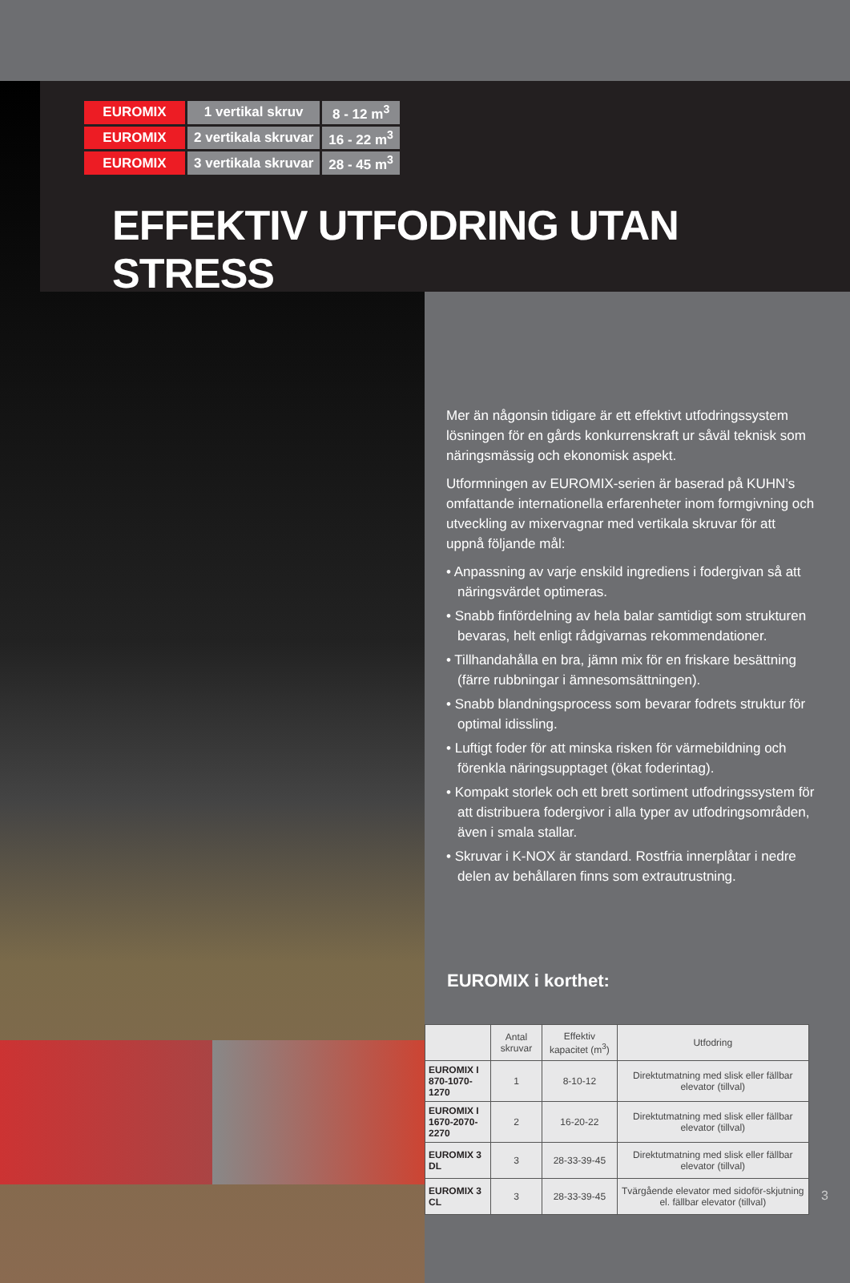| EUROMIX | 1 vertikal skruv | 8 - 12 m<sup>3</sup> |
| EUROMIX | 2 vertikala skruvar | 16 - 22 m<sup>3</sup> |
| EUROMIX | 3 vertikala skruvar | 28 - 45 m<sup>3</sup> |
EFFEKTIV UTFODRING UTAN STRESS
Mer än någonsin tidigare är ett effektivt utfodringssystem lösningen för en gårds konkurrenskraft ur såväl teknisk som näringsmässig och ekonomisk aspekt.
Utformningen av EUROMIX-serien är baserad på KUHN’s omfattande internationella erfarenheter inom formgivning och utveckling av mixervagnar med vertikala skruvar för att uppnå följande mål:
• Anpassning av varje enskild ingrediens i fodergivan så att näringsvärdet optimeras.
• Snabb finfördelning av hela balar samtidigt som strukturen bevaras, helt enligt rådgivarnas rekommendationer.
• Tillhandahålla en bra, jämn mix för en friskare besättning (färre rubbningar i ämnesomsättningen).
• Snabb blandningsprocess som bevarar fodrets struktur för optimal idissling.
• Luftigt foder för att minska risken för värmebildning och förenkla näringsupptaget (ökat foderintag).
• Kompakt storlek och ett brett sortiment utfodringssystem för att distribuera fodergivor i alla typer av utfodringsområden, även i smala stallar.
• Skruvar i K-NOX är standard. Rostfria innerplåtar i nedre delen av behållaren finns som extrautrustning.
EUROMIX i korthet:
| | Antal skruvar | Effektiv kapacitet (m<sup>3</sup>) | Utfodring |
| --- | --- | --- | --- |
| EUROMIX I 870-1070-1270 | 1 | 8-10-12 | Direktutmatning med slisk eller fällbar elevator (tillval) |
| EUROMIX I 1670-2070-2270 | 2 | 16-20-22 | Direktutmatning med slisk eller fällbar elevator (tillval) |
| EUROMIX 3 DL | 3 | 28-33-39-45 | Direktutmatning med slisk eller fällbar elevator (tillval) |
| EUROMIX 3 CL | 3 | 28-33-39-45 | Tvärgående elevator med sidoför-skjutning el. fällbar elevator (tillval) |
3